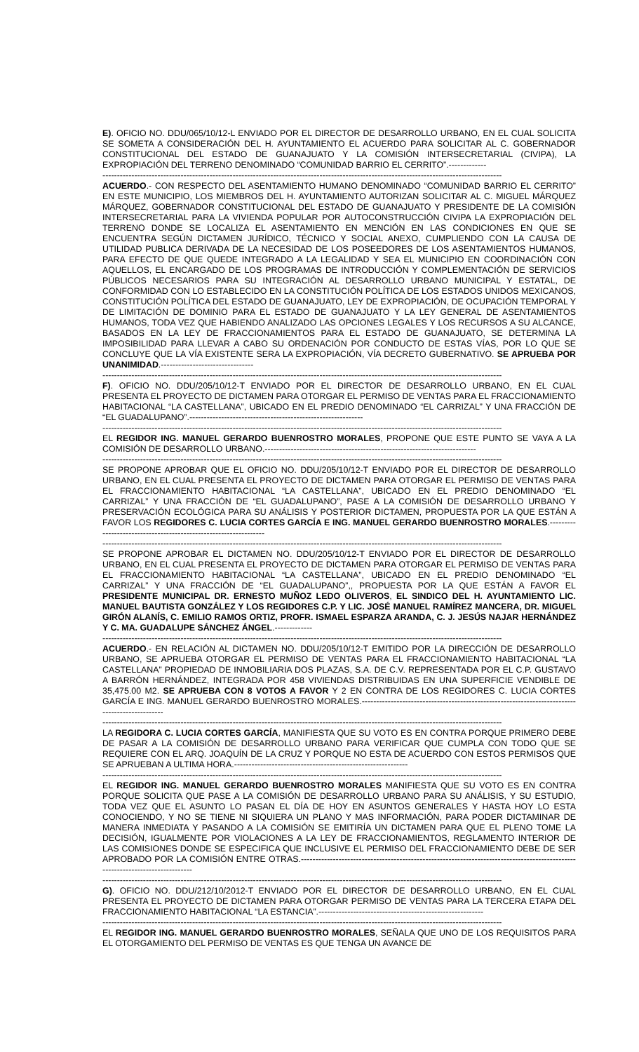E). OFICIO NO. DDU/065/10/12-L ENVIADO POR EL DIRECTOR DE DESARROLLO URBANO, EN EL CUAL SOLICITA SE SOMETA A CONSIDERACIÓN DEL H. AYUNTAMIENTO EL ACUERDO PARA SOLICITAR AL C. GOBERNADOR CONSTITUCIONAL DEL ESTADO DE GUANAJUATO Y LA COMISIÓN INTERSECRETARIAL (CIVIPA), LA EXPROPIACIÓN DEL TERRENO DENOMINADO “COMUNIDAD BARRIO EL CERRITO”.-------------
------------------------------------------------------------------------------------------------------------------------------------------
ACUERDO.- CON RESPECTO DEL ASENTAMIENTO HUMANO DENOMINADO “COMUNIDAD BARRIO EL CERRITO” EN ESTE MUNICIPIO, LOS MIEMBROS DEL H. AYUNTAMIENTO AUTORIZAN SOLICITAR AL C. MIGUEL MÁRQUEZ MÁRQUEZ, GOBERNADOR CONSTITUCIONAL DEL ESTADO DE GUANAJUATO Y PRESIDENTE DE LA COMISIÓN INTERSECRETARIAL PARA LA VIVIENDA POPULAR POR AUTOCONSTRUCCIÓN CIVIPA LA EXPROPIACIÓN DEL TERRENO DONDE SE LOCALIZA EL ASENTAMIENTO EN MENCIÓN EN LAS CONDICIONES EN QUE SE ENCUENTRA SEGÚN DICTAMEN JURÍDICO, TÉCNICO Y SOCIAL ANEXO, CUMPLIENDO CON LA CAUSA DE UTILIDAD PUBLICA DERIVADA DE LA NECESIDAD DE LOS POSEEDORES DE LOS ASENTAMIENTOS HUMANOS, PARA EFECTO DE QUE QUEDE INTEGRADO A LA LEGALIDAD Y SEA EL MUNICIPIO EN COORDINACIÓN CON AQUELLOS, EL ENCARGADO DE LOS PROGRAMAS DE INTRODUCCIÓN Y COMPLEMENTACIÓN DE SERVICIOS PÚBLICOS NECESARIOS PARA SU INTEGRACIÓN AL DESARROLLO URBANO MUNICIPAL Y ESTATAL, DE CONFORMIDAD CON LO ESTABLECIDO EN LA CONSTITUCIÓN POLÍTICA DE LOS ESTADOS UNIDOS MEXICANOS, CONSTITUCIÓN POLÍTICA DEL ESTADO DE GUANAJUATO, LEY DE EXPROPIACIÓN, DE OCUPACIÓN TEMPORAL Y DE LIMITACIÓN DE DOMINIO PARA EL ESTADO DE GUANAJUATO Y LA LEY GENERAL DE ASENTAMIENTOS HUMANOS, TODA VEZ QUE HABIENDO ANALIZADO LAS OPCIONES LEGALES Y LOS RECURSOS A SU ALCANCE, BASADOS EN LA LEY DE FRACCIONAMIENTOS PARA EL ESTADO DE GUANAJUATO, SE DETERMINA LA IMPOSIBILIDAD PARA LLEVAR A CABO SU ORDENACIÓN POR CONDUCTO DE ESTAS VÍAS, POR LO QUE SE CONCLUYE QUE LA VÍA EXISTENTE SERA LA EXPROPIACIÓN, VÍA DECRETO GUBERNATIVO. SE APRUEBA POR UNANIMIDAD.--------------------------------
------------------------------------------------------------------------------------------------------------------------------------------
F). OFICIO NO. DDU/205/10/12-T ENVIADO POR EL DIRECTOR DE DESARROLLO URBANO, EN EL CUAL PRESENTA EL PROYECTO DE DICTAMEN PARA OTORGAR EL PERMISO DE VENTAS PARA EL FRACCIONAMIENTO HABITACIONAL “LA CASTELLANA”, UBICADO EN EL PREDIO DENOMINADO “EL CARRIZAL” Y UNA FRACCIÓN DE “EL GUADALUPANO”.------------------------------------------------------------
------------------------------------------------------------------------------------------------------------------------------------------
EL REGIDOR ING. MANUEL GERARDO BUENROSTRO MORALES, PROPONE QUE ESTE PUNTO SE VAYA A LA COMISIÓN DE DESARROLLO URBANO.-------------------------------------------------------------------------
------------------------------------------------------------------------------------------------------------------------------------------
SE PROPONE APROBAR QUE EL OFICIO NO. DDU/205/10/12-T ENVIADO POR EL DIRECTOR DE DESARROLLO URBANO, EN EL CUAL PRESENTA EL PROYECTO DE DICTAMEN PARA OTORGAR EL PERMISO DE VENTAS PARA EL FRACCIONAMIENTO HABITACIONAL “LA CASTELLANA”, UBICADO EN EL PREDIO DENOMINADO “EL CARRIZAL” Y UNA FRACCIÓN DE “EL GUADALUPANO”, PASE A LA COMISIÓN DE DESARROLLO URBANO Y PRESERVACIÓN ECOLÓGICA PARA SU ANÁLISIS Y POSTERIOR DICTAMEN, PROPUESTA POR LA QUE ESTÁN A FAVOR LOS REGIDORES C. LUCIA CORTES GARCÍA E ING. MANUEL GERARDO BUENROSTRO MORALES.-----------------------------------------------------------------
------------------------------------------------------------------------------------------------------------------------------------------
SE PROPONE APROBAR EL DICTAMEN NO. DDU/205/10/12-T ENVIADO POR EL DIRECTOR DE DESARROLLO URBANO, EN EL CUAL PRESENTA EL PROYECTO DE DICTAMEN PARA OTORGAR EL PERMISO DE VENTAS PARA EL FRACCIONAMIENTO HABITACIONAL “LA CASTELLANA”, UBICADO EN EL PREDIO DENOMINADO “EL CARRIZAL” Y UNA FRACCIÓN DE “EL GUADALUPANO”,, PROPUESTA POR LA QUE ESTÁN A FAVOR EL PRESIDENTE MUNICIPAL DR. ERNESTO MUÑOZ LEDO OLIVEROS, EL SINDICO DEL H. AYUNTAMIENTO LIC. MANUEL BAUTISTA GONZÁLEZ Y LOS REGIDORES C.P. Y LIC. JOSÉ MANUEL RAMÍREZ MANCERA, DR. MIGUEL GIRÓN ALANÍS, C. EMILIO RAMOS ORTIZ, PROFR. ISMAEL ESPARZA ARANDA, C. J. JESÚS NAJAR HERNÁNDEZ Y C. MA. GUADALUPE SÁNCHEZ ÁNGEL.-------------
------------------------------------------------------------------------------------------------------------------------------------------
ACUERDO.- EN RELACIÓN AL DICTAMEN NO. DDU/205/10/12-T EMITIDO POR LA DIRECCIÓN DE DESARROLLO URBANO, SE APRUEBA OTORGAR EL PERMISO DE VENTAS PARA EL FRACCIONAMIENTO HABITACIONAL “LA CASTELLANA” PROPIEDAD DE INMOBILIARIA DOS PLAZAS, S.A. DE C.V. REPRESENTADA POR EL C.P. GUSTAVO A BARRÓN HERNÁNDEZ, INTEGRADA POR 458 VIVIENDAS DISTRIBUIDAS EN UNA SUPERFICIE VENDIBLE DE 35,475.00 M2. SE APRUEBA CON 8 VOTOS A FAVOR Y 2 EN CONTRA DE LOS REGIDORES C. LUCIA CORTES GARCÍA E ING. MANUEL GERARDO BUENROSTRO MORALES.-----------------------------------------------------------------------------------------------
------------------------------------------------------------------------------------------------------------------------------------------
LA REGIDORA C. LUCIA CORTES GARCÍA, MANIFIESTA QUE SU VOTO ES EN CONTRA PORQUE PRIMERO DEBE DE PASAR A LA COMISIÓN DE DESARROLLO URBANO PARA VERIFICAR QUE CUMPLA CON TODO QUE SE REQUIERE CON EL ARQ. JOAQUÍN DE LA CRUZ Y PORQUE NO ESTA DE ACUERDO CON ESTOS PERMISOS QUE SE APRUEBAN A ULTIMA HORA.------------------------------------------------------------
------------------------------------------------------------------------------------------------------------------------------------------
EL REGIDOR ING. MANUEL GERARDO BUENROSTRO MORALES MANIFIESTA QUE SU VOTO ES EN CONTRA PORQUE SOLICITA QUE PASE A LA COMISIÓN DE DESARROLLO URBANO PARA SU ANÁLISIS, Y SU ESTUDIO, TODA VEZ QUE EL ASUNTO LO PASAN EL DÍA DE HOY EN ASUNTOS GENERALES Y HASTA HOY LO ESTA CONOCIENDO, Y NO SE TIENE NI SIQUIERA UN PLANO Y MAS INFORMACIÓN, PARA PODER DICTAMINAR DE MANERA INMEDIATA Y PASANDO A LA COMISIÓN SE EMITIRÍA UN DICTAMEN PARA QUE EL PLENO TOME LA DECISIÓN, IGUALMENTE POR VIOLACIONES A LA LEY DE FRACCIONAMIENTOS, REGLAMENTO INTERIOR DE LAS COMISIONES DONDE SE ESPECIFICA QUE INCLUSIVE EL PERMISO DEL FRACCIONAMIENTO DEBE DE SER APROBADO POR LA COMISIÓN ENTRE OTRAS.------------------------------------------------------------------------------------------------------------------------------
------------------------------------------------------------------------------------------------------------------------------------------
G). OFICIO NO. DDU/212/10/2012-T ENVIADO POR EL DIRECTOR DE DESARROLLO URBANO, EN EL CUAL PRESENTA EL PROYECTO DE DICTAMEN PARA OTORGAR PERMISO DE VENTAS PARA LA TERCERA ETAPA DEL FRACCIONAMIENTO HABITACIONAL “LA ESTANCIA”.---------------------------------------------------------
------------------------------------------------------------------------------------------------------------------------------------------
EL REGIDOR ING. MANUEL GERARDO BUENROSTRO MORALES, SEÑALA QUE UNO DE LOS REQUISITOS PARA EL OTORGAMIENTO DEL PERMISO DE VENTAS ES QUE TENGA UN AVANCE DE